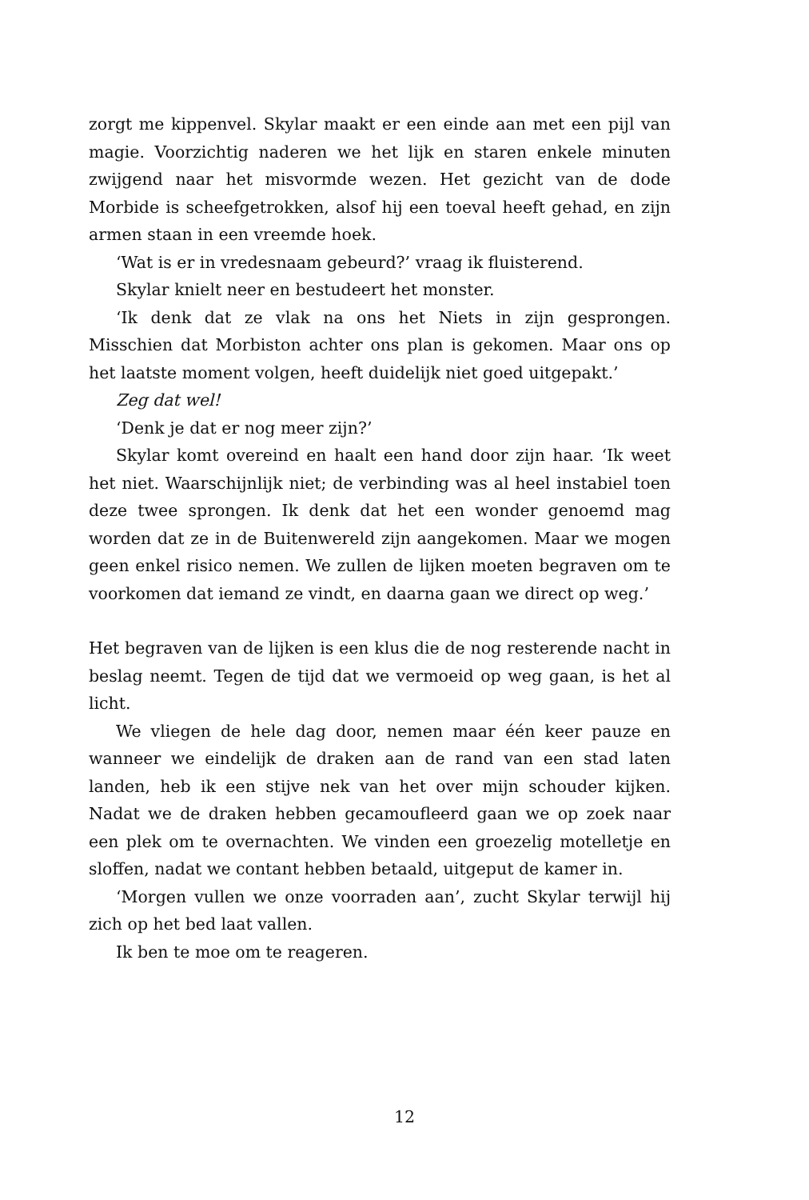zorgt me kippenvel. Skylar maakt er een einde aan met een pijl van magie. Voorzichtig naderen we het lijk en staren enkele minuten zwijgend naar het misvormde wezen. Het gezicht van de dode Morbide is scheefgetrokken, alsof hij een toeval heeft gehad, en zijn armen staan in een vreemde hoek.
‘Wat is er in vredesnaam gebeurd?’ vraag ik fluisterend.
Skylar knielt neer en bestudeert het monster.
‘Ik denk dat ze vlak na ons het Niets in zijn gesprongen. Misschien dat Morbiston achter ons plan is gekomen. Maar ons op het laatste moment volgen, heeft duidelijk niet goed uitgepakt.’
Zeg dat wel!
‘Denk je dat er nog meer zijn?’
Skylar komt overeind en haalt een hand door zijn haar. ‘Ik weet het niet. Waarschijnlijk niet; de verbinding was al heel instabiel toen deze twee sprongen. Ik denk dat het een wonder genoemd mag worden dat ze in de Buitenwereld zijn aangekomen. Maar we mogen geen enkel risico nemen. We zullen de lijken moeten begraven om te voorkomen dat iemand ze vindt, en daarna gaan we direct op weg.’
Het begraven van de lijken is een klus die de nog resterende nacht in beslag neemt. Tegen de tijd dat we vermoeid op weg gaan, is het al licht.
We vliegen de hele dag door, nemen maar één keer pauze en wanneer we eindelijk de draken aan de rand van een stad laten landen, heb ik een stijve nek van het over mijn schouder kijken. Nadat we de draken hebben gecamoufleerd gaan we op zoek naar een plek om te overnachten. We vinden een groezelig motelletje en sloffen, nadat we contant hebben betaald, uitgeput de kamer in.
‘Morgen vullen we onze voorraden aan’, zucht Skylar terwijl hij zich op het bed laat vallen.
Ik ben te moe om te reageren.
12